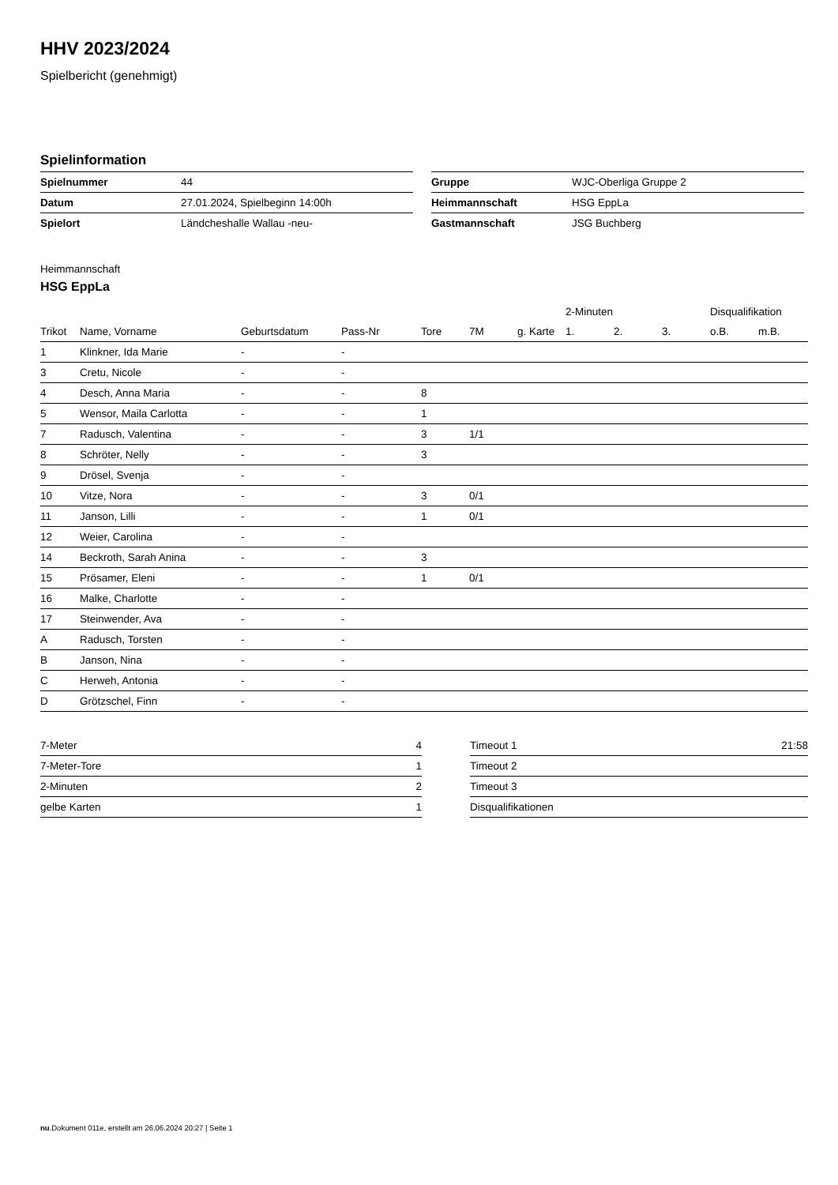HHV 2023/2024
Spielbericht (genehmigt)
Spielinformation
| Spielnummer | 44 |
| Datum | 27.01.2024, Spielbeginn 14:00h |
| Spielort | Ländcheshalle Wallau -neu- |
| Gruppe | WJC-Oberliga Gruppe 2 |
| Heimmannschaft | HSG EppLa |
| Gastmannschaft | JSG Buchberg |
Heimmannschaft
HSG EppLa
| | | | | | | | 2-Minuten | | | Disqualifikation | |
| --- | --- | --- | --- | --- | --- | --- | --- | --- | --- | --- | --- |
| Trikot | Name, Vorname | Geburtsdatum | Pass-Nr | Tore | 7M | g. Karte | 1. | 2. | 3. | o.B. | m.B. |
| 1 | Klinkner, Ida Marie | - | - | | | | | | | | |
| 3 | Cretu, Nicole | - | - | | | | | | | | |
| 4 | Desch, Anna Maria | - | - | 8 | | | | | | | |
| 5 | Wensor, Maila Carlotta | - | - | 1 | | | | | | | |
| 7 | Radusch, Valentina | - | - | 3 | 1/1 | | | | | | |
| 8 | Schröter, Nelly | - | - | 3 | | | | | | | |
| 9 | Drösel, Svenja | - | - | | | | | | | | |
| 10 | Vitze, Nora | - | - | 3 | 0/1 | | | | | | |
| 11 | Janson, Lilli | - | - | 1 | 0/1 | | | | | | |
| 12 | Weier, Carolina | - | - | | | | | | | | |
| 14 | Beckroth, Sarah Anina | - | - | 3 | | | | | | | |
| 15 | Prösamer, Eleni | - | - | 1 | 0/1 | | | | | | |
| 16 | Malke, Charlotte | - | - | | | | | | | | |
| 17 | Steinwender, Ava | - | - | | | | | | | | |
| A | Radusch, Torsten | - | - | | | | | | | | |
| B | Janson, Nina | - | - | | | | | | | | |
| C | Herweh, Antonia | - | - | | | | | | | | |
| D | Grötzschel, Finn | - | - | | | | | | | | |
| 7-Meter | 4 |
| 7-Meter-Tore | 1 |
| 2-Minuten | 2 |
| gelbe Karten | 1 |
| Timeout 1 | 21:58 |
| Timeout 2 | |
| Timeout 3 | |
| Disqualifikationen | |
nu.Dokument 011e, erstellt am 26.06.2024 20:27 | Seite 1